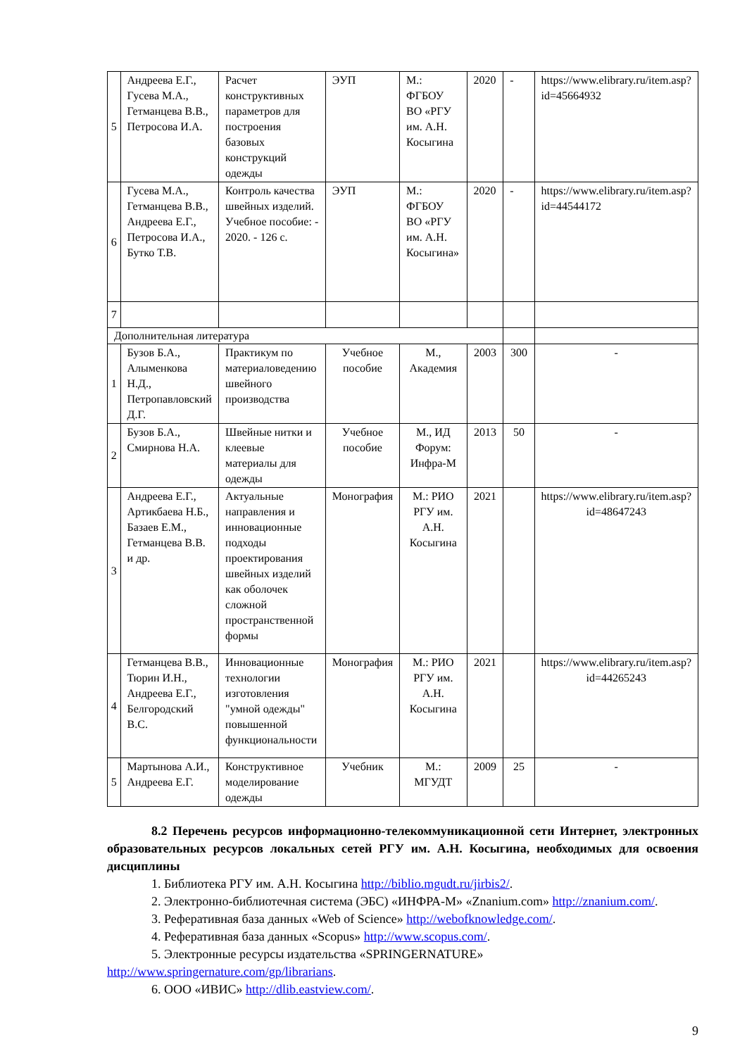| 5 | Андреева Е.Г., Гусева М.А., Гетманцева В.В., Петросова И.А. | Расчет конструктивных параметров для построения базовых конструкций одежды | ЭУП | М.: ФГБОУ ВО «РГУ им. А.Н. Косыгина | 2020 | - | https://www.elibrary.ru/item.asp?id=45664932 |
| 6 | Гусева М.А., Гетманцева В.В., Андреева Е.Г., Петросова И.А., Бутко Т.В. | Контроль качества швейных изделий. Учебное пособие: - 2020. - 126 с. | ЭУП | М.: ФГБОУ ВО «РГУ им. А.Н. Косыгина» | 2020 | - | https://www.elibrary.ru/item.asp?id=44544172 |
| 7 | | | | | | | |
| Дополнительная литература | | | | | | | |
| 1 | Бузов Б.А., Алыменкова Н.Д., Петропавловский Д.Г. | Практикум по материаловедению швейного производства | Учебное пособие | М., Академия | 2003 | 300 | - |
| 2 | Бузов Б.А., Смирнова Н.А. | Швейные нитки и клеевые материалы для одежды | Учебное пособие | М., ИД Форум: Инфра-М | 2013 | 50 | - |
| 3 | Андреева Е.Г., Артикбаева Н.Б., Базаев Е.М., Гетманцева В.В. и др. | Актуальные направления и инновационные подходы проектирования швейных изделий как оболочек сложной пространственной формы | Монография | М.: РИО РГУ им. А.Н. Косыгина | 2021 | | https://www.elibrary.ru/item.asp?id=48647243 |
| 4 | Гетманцева В.В., Тюрин И.Н., Андреева Е.Г., Белгородский В.С. | Инновационные технологии изготовления "умной одежды" повышенной функциональности | Монография | М.: РИО РГУ им. А.Н. Косыгина | 2021 | | https://www.elibrary.ru/item.asp?id=44265243 |
| 5 | Мартынова А.И., Андреева Е.Г. | Конструктивное моделирование одежды | Учебник | М.: МГУДТ | 2009 | 25 | - |
8.2 Перечень ресурсов информационно-телекоммуникационной сети Интернет, электронных образовательных ресурсов локальных сетей РГУ им. А.Н. Косыгина, необходимых для освоения дисциплины
1. Библиотека РГУ им. А.Н. Косыгина http://biblio.mgudt.ru/jirbis2/.
2. Электронно-библиотечная система (ЭБС) «ИНФРА-М» «Znanium.com» http://znanium.com/.
3. Реферативная база данных «Web of Science» http://webofknowledge.com/.
4. Реферативная база данных «Scopus» http://www.scopus.com/.
5. Электронные ресурсы издательства «SPRINGERNATURE» http://www.springernature.com/gp/librarians.
6. ООО «ИВИС» http://dlib.eastview.com/.
9